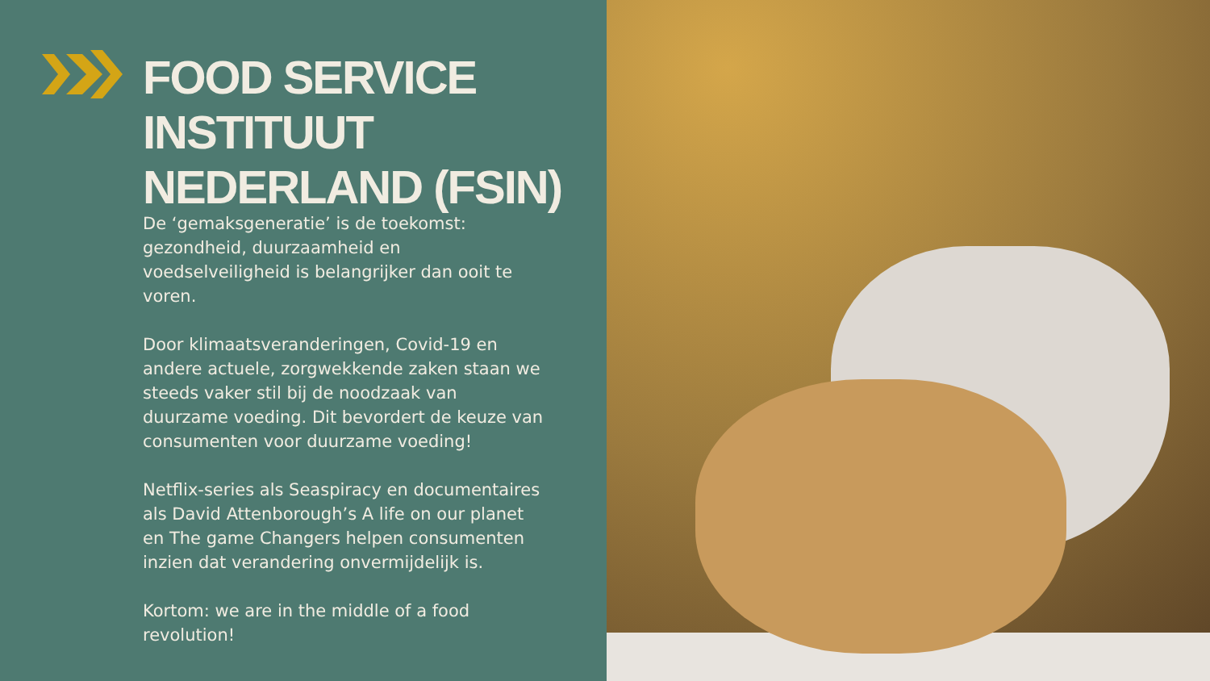FOOD SERVICE INSTITUUT
NEDERLAND (FSIN)
De ‘gemaksgeneratie’ is de toekomst: gezondheid, duurzaamheid en voedselveiligheid is belangrijker dan ooit te voren.
Door klimaatsveranderingen, Covid-19 en andere actuele, zorgwekkende zaken staan we steeds vaker stil bij de noodzaak van duurzame voeding. Dit bevordert de keuze van consumenten voor duurzame voeding!
Netflix-series als Seaspiracy en documentaires als David Attenborough’s A life on our planet en The game Changers helpen consumenten inzien dat verandering onvermijdelijk is.
Kortom: we are in the middle of a food revolution!